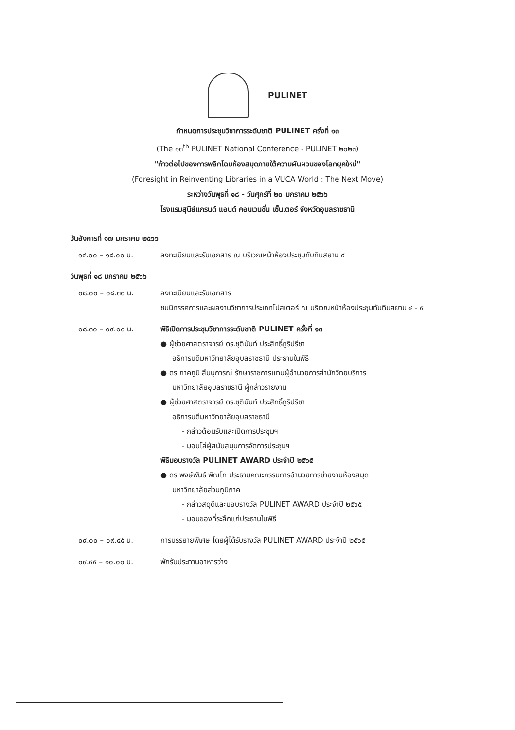PULINET
กำหนดการประชุมวิชาการระดับชาติ PULINET ครั้งที่ ๑๓
(The ๑๓<sup>th</sup> PULINET National Conference - PULINET ๒๐๒๓)
"ก้าวต่อไปของการพลิกโฉมห้องสมุดภายใต้ความผันผวนของโลกยุคใหม่"
(Foresight in Reinventing Libraries in a VUCA World : The Next Move)
ระหว่างวันพุธที่ ๑๘ - วันศุกร์ที่ ๒๐ มกราคม ๒๕๖๖
โรงแรมสุนีย์แกรนด์ แอนด์ คอนเวนชั่น เซ็นเตอร์ จังหวัดอุบลราชธานี
วันอังคารที่ ๑๗ มกราคม ๒๕๖๖
๑๔.๐๐ – ๑๘.๐๐ น. ลงทะเบียนและรับเอกสาร ณ บริเวณหน้าห้องประชุมทับทิมสยาม ๔
วันพุธที่ ๑๘ มกราคม ๒๕๖๖
๐๘.๐๐ – ๐๘.๓๐ น. ลงทะเบียนและรับเอกสาร
ชมนิทรรศการและผลงานวิชาการประเภทโปสเตอร์ ณ บริเวณหน้าห้องประชุมทับทิมสยาม ๔ - ๕
๐๘.๓๐ – ๐๙.๐๐ น. พิธีเปิดการประชุมวิชาการระดับชาติ PULINET ครั้งที่ ๑๓
● ผู้ช่วยศาสตราจารย์ ดร.ชุตินันท์ ประสิทธิ์ภูริปรีชา
อธิการบดีมหาวิทยาลัยอุบลราชธานี ประธานในพิธี
● ดร.ภาคภูมิ สืบนุการณ์ รักษาราชการแทนผู้อำนวยการสำนักวิทยบริการ
มหาวิทยาลัยอุบลราชธานี ผู้กล่าวรายงาน
● ผู้ช่วยศาสตราจารย์ ดร.ชุตินันท์ ประสิทธิ์ภูริปรีชา
อธิการบดีมหาวิทยาลัยอุบลราชธานี
- กล่าวต้อนรับและเปิดการประชุมฯ
- มอบโล่ผู้สนับสนุนการจัดการประชุมฯ
พิธีมอบรางวัล PULINET AWARD ประจำปี ๒๕๖๕
● ดร.พงษ์พันธ์ พิณโท ประธานคณะกรรมการอำนวยการข่ายงานห้องสมุด
มหาวิทยาลัยส่วนภูมิภาค
- กล่าวสดุดีและมอบรางวัล PULINET AWARD ประจำปี ๒๕๖๕
- มอบของที่ระลึกแก่ประธานในพิธี
๐๙.๐๐ – ๐๙.๔๕ น. การบรรยายพิเศษ โดยผู้ได้รับรางวัล PULINET AWARD ประจำปี ๒๕๖๕
๐๙.๔๕ – ๑๐.๐๐ น. พักรับประทานอาหารว่าง